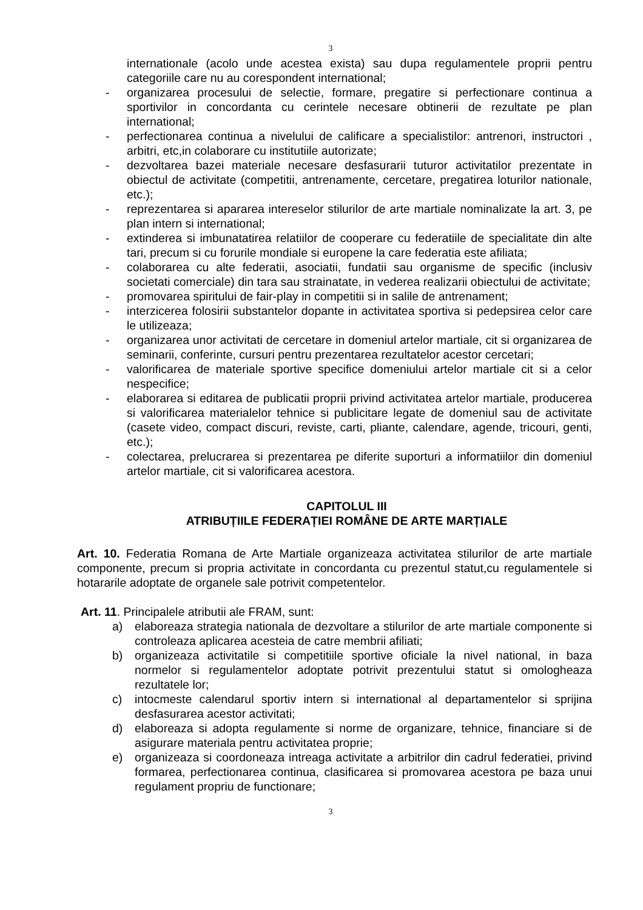3
internationale (acolo unde acestea exista) sau dupa regulamentele proprii pentru categoriile care nu au corespondent international;
- organizarea procesului de selectie, formare, pregatire si perfectionare continua a sportivilor in concordanta cu cerintele necesare obtinerii de rezultate pe plan international;
- perfectionarea continua a nivelului de calificare a specialistilor: antrenori, instructori , arbitri, etc,in colaborare cu institutiile autorizate;
- dezvoltarea bazei materiale necesare desfasurarii tuturor activitatilor prezentate in obiectul de activitate (competitii, antrenamente, cercetare, pregatirea loturilor nationale, etc.);
- reprezentarea si apararea intereselor stilurilor de arte martiale nominalizate la art. 3, pe plan intern si international;
- extinderea si imbunatatirea relatiilor de cooperare cu federatiile de specialitate din alte tari, precum si cu forurile mondiale si europene la care federatia este afiliata;
- colaborarea cu alte federatii, asociatii, fundatii sau organisme de specific (inclusiv societati comerciale) din tara sau strainatate, in vederea realizarii obiectului de activitate;
- promovarea spiritului de fair-play in competitii si in salile de antrenament;
- interzicerea folosirii substantelor dopante in activitatea sportiva si pedepsirea celor care le utilizeaza;
- organizarea unor activitati de cercetare in domeniul artelor martiale, cit si organizarea de seminarii, conferinte, cursuri pentru prezentarea rezultatelor acestor cercetari;
- valorificarea de materiale sportive specifice domeniului artelor martiale cit si a celor nespecifice;
- elaborarea si editarea de publicatii proprii privind activitatea artelor martiale, producerea si valorificarea materialelor tehnice si publicitare legate de domeniul sau de activitate (casete video, compact discuri, reviste, carti, pliante, calendare, agende, tricouri, genti, etc.);
- colectarea, prelucrarea si prezentarea pe diferite suporturi a informatiilor din domeniul artelor martiale, cit si valorificarea acestora.
CAPITOLUL III
ATRIBUȚIILE FEDERAȚIEI ROMÂNE DE ARTE MARȚIALE
Art. 10. Federatia Romana de Arte Martiale organizeaza activitatea stilurilor de arte martiale componente, precum si propria activitate in concordanta cu prezentul statut,cu regulamentele si hotararile adoptate de organele sale potrivit competentelor.
Art. 11. Principalele atributii ale FRAM, sunt:
a) elaboreaza strategia nationala de dezvoltare a stilurilor de arte martiale componente si controleaza aplicarea acesteia de catre membrii afiliati;
b) organizeaza activitatile si competitiile sportive oficiale la nivel national, in baza normelor si regulamentelor adoptate potrivit prezentului statut si omologheaza rezultatele lor;
c) intocmeste calendarul sportiv intern si international al departamentelor si sprijina desfasurarea acestor activitati;
d) elaboreaza si adopta regulamente si norme de organizare, tehnice, financiare si de asigurare materiala pentru activitatea proprie;
e) organizeaza si coordoneaza intreaga activitate a arbitrilor din cadrul federatiei, privind formarea, perfectionarea continua, clasificarea si promovarea acestora pe baza unui regulament propriu de functionare;
3